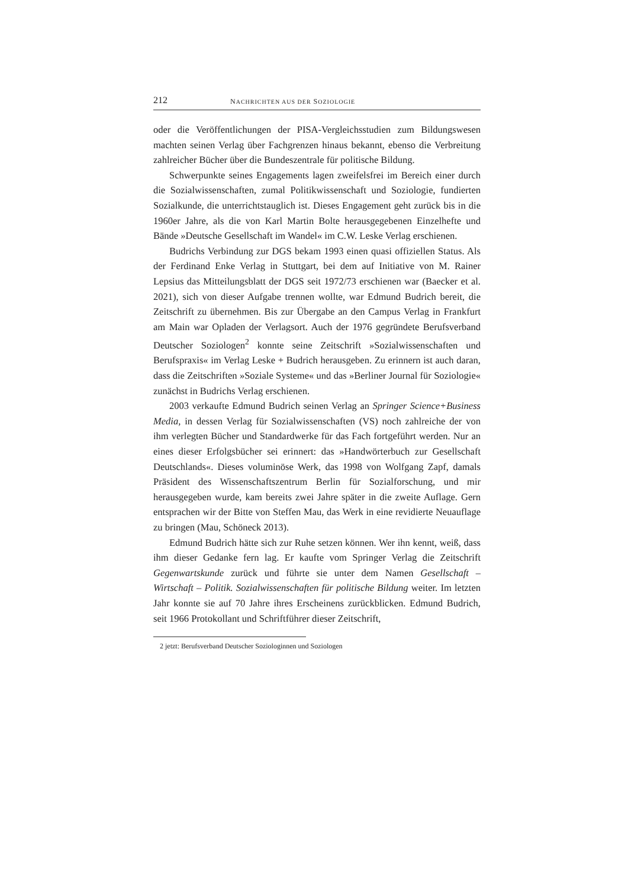212 NACHRICHTEN AUS DER SOZIOLOGIE
oder die Veröffentlichungen der PISA-Vergleichsstudien zum Bildungswesen machten seinen Verlag über Fachgrenzen hinaus bekannt, ebenso die Verbreitung zahlreicher Bücher über die Bundeszentrale für politische Bildung.
Schwerpunkte seines Engagements lagen zweifelsfrei im Bereich einer durch die Sozialwissenschaften, zumal Politikwissenschaft und Soziologie, fundierten Sozialkunde, die unterrichtstauglich ist. Dieses Engagement geht zurück bis in die 1960er Jahre, als die von Karl Martin Bolte herausgegebenen Einzelhefte und Bände »Deutsche Gesellschaft im Wandel« im C.W. Leske Verlag erschienen.
Budrichs Verbindung zur DGS bekam 1993 einen quasi offiziellen Status. Als der Ferdinand Enke Verlag in Stuttgart, bei dem auf Initiative von M. Rainer Lepsius das Mitteilungsblatt der DGS seit 1972/73 erschienen war (Baecker et al. 2021), sich von dieser Aufgabe trennen wollte, war Edmund Budrich bereit, die Zeitschrift zu übernehmen. Bis zur Übergabe an den Campus Verlag in Frankfurt am Main war Opladen der Verlagsort. Auch der 1976 gegründete Berufsverband Deutscher Soziologen<sup>2</sup> konnte seine Zeitschrift »Sozialwissenschaften und Berufspraxis« im Verlag Leske + Budrich herausgeben. Zu erinnern ist auch daran, dass die Zeitschriften »Soziale Systeme« und das »Berliner Journal für Soziologie« zunächst in Budrichs Verlag erschienen.
2003 verkaufte Edmund Budrich seinen Verlag an Springer Science+Business Media, in dessen Verlag für Sozialwissenschaften (VS) noch zahlreiche der von ihm verlegten Bücher und Standardwerke für das Fach fortgeführt werden. Nur an eines dieser Erfolgsbücher sei erinnert: das »Handwörterbuch zur Gesellschaft Deutschlands«. Dieses voluminöse Werk, das 1998 von Wolfgang Zapf, damals Präsident des Wissenschaftszentrum Berlin für Sozialforschung, und mir herausgegeben wurde, kam bereits zwei Jahre später in die zweite Auflage. Gern entsprachen wir der Bitte von Steffen Mau, das Werk in eine revidierte Neuauflage zu bringen (Mau, Schöneck 2013).
Edmund Budrich hätte sich zur Ruhe setzen können. Wer ihn kennt, weiß, dass ihm dieser Gedanke fern lag. Er kaufte vom Springer Verlag die Zeitschrift Gegenwartskunde zurück und führte sie unter dem Namen Gesellschaft – Wirtschaft – Politik. Sozialwissenschaften für politische Bildung weiter. Im letzten Jahr konnte sie auf 70 Jahre ihres Erscheinens zurückblicken. Edmund Budrich, seit 1966 Protokollant und Schriftführer dieser Zeitschrift,
2 jetzt: Berufsverband Deutscher Soziologinnen und Soziologen